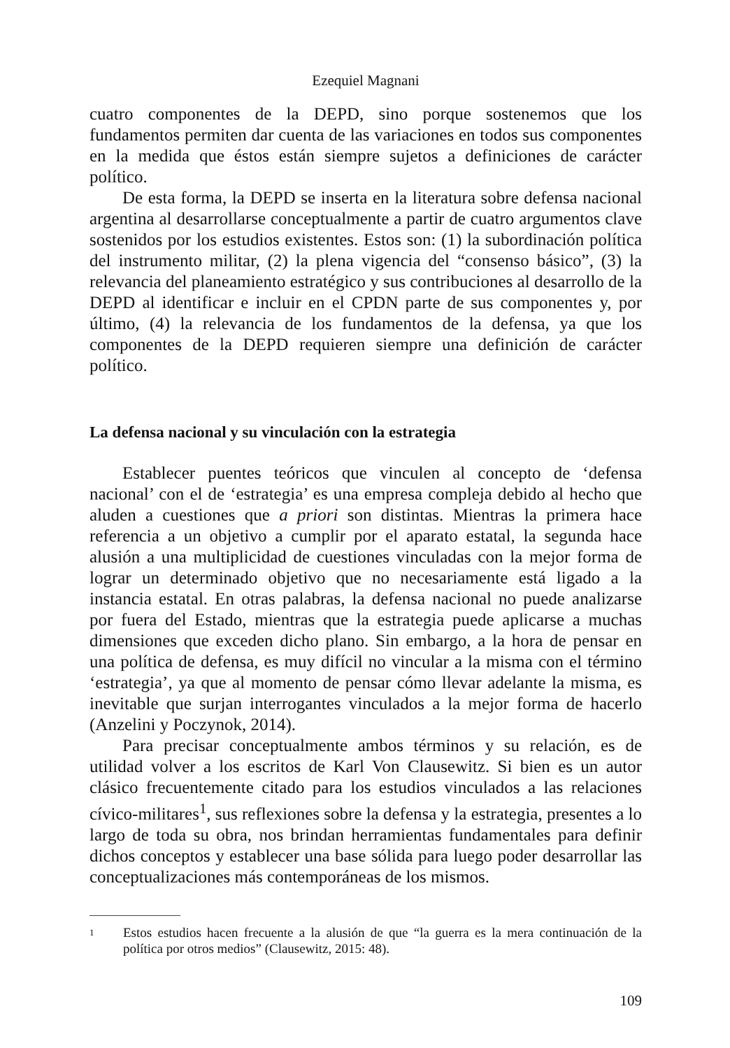Ezequiel Magnani
cuatro componentes de la DEPD, sino porque sostenemos que los fundamentos permiten dar cuenta de las variaciones en todos sus componentes en la medida que éstos están siempre sujetos a definiciones de carácter político.
De esta forma, la DEPD se inserta en la literatura sobre defensa nacional argentina al desarrollarse conceptualmente a partir de cuatro argumentos clave sostenidos por los estudios existentes. Estos son: (1) la subordinación política del instrumento militar, (2) la plena vigencia del “consenso básico”, (3) la relevancia del planeamiento estratégico y sus contribuciones al desarrollo de la DEPD al identificar e incluir en el CPDN parte de sus componentes y, por último, (4) la relevancia de los fundamentos de la defensa, ya que los componentes de la DEPD requieren siempre una definición de carácter político.
La defensa nacional y su vinculación con la estrategia
Establecer puentes teóricos que vinculen al concepto de ‘defensa nacional’ con el de ‘estrategia’ es una empresa compleja debido al hecho que aluden a cuestiones que a priori son distintas. Mientras la primera hace referencia a un objetivo a cumplir por el aparato estatal, la segunda hace alusión a una multiplicidad de cuestiones vinculadas con la mejor forma de lograr un determinado objetivo que no necesariamente está ligado a la instancia estatal. En otras palabras, la defensa nacional no puede analizarse por fuera del Estado, mientras que la estrategia puede aplicarse a muchas dimensiones que exceden dicho plano. Sin embargo, a la hora de pensar en una política de defensa, es muy difícil no vincular a la misma con el término ‘estrategia’, ya que al momento de pensar cómo llevar adelante la misma, es inevitable que surjan interrogantes vinculados a la mejor forma de hacerlo (Anzelini y Poczynok, 2014).
Para precisar conceptualmente ambos términos y su relación, es de utilidad volver a los escritos de Karl Von Clausewitz. Si bien es un autor clásico frecuentemente citado para los estudios vinculados a las relaciones cívico-militares<sup>1</sup>, sus reflexiones sobre la defensa y la estrategia, presentes a lo largo de toda su obra, nos brindan herramientas fundamentales para definir dichos conceptos y establecer una base sólida para luego poder desarrollar las conceptualizaciones más contemporáneas de los mismos.
1
Estos estudios hacen frecuente a la alusión de que “la guerra es la mera continuación de la política por otros medios” (Clausewitz, 2015: 48).
109